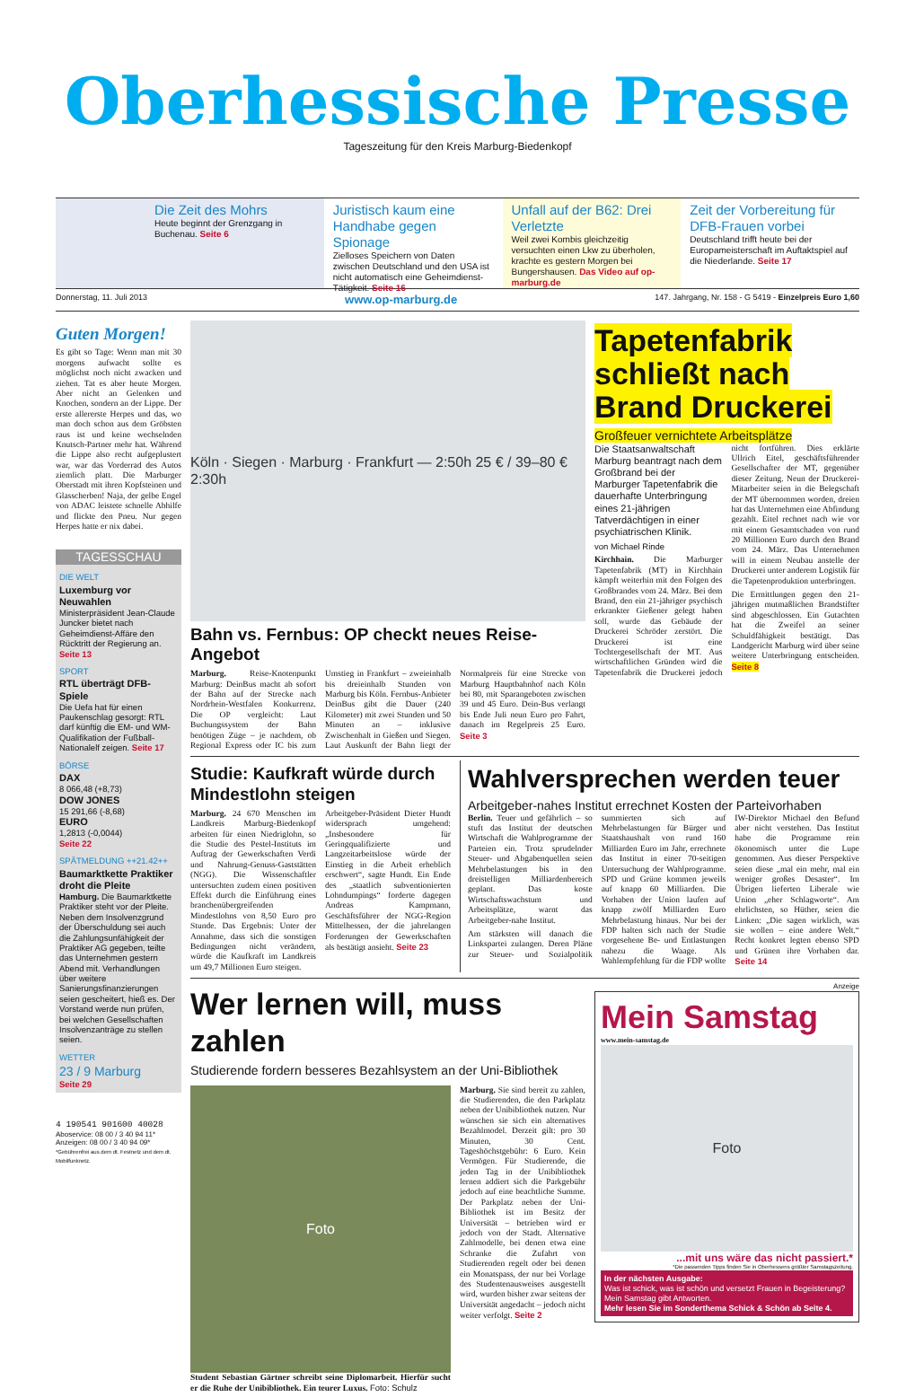Oberhessische Presse
Tageszeitung für den Kreis Marburg-Biedenkopf
Die Zeit des Mohrs
Heute beginnt der Grenzgang in Buchenau. Seite 6
Juristisch kaum eine Handhabe gegen Spionage
Zielloses Speichern von Daten zwischen Deutschland und den USA ist nicht automatisch eine Geheimdienst-Tätigkeit. Seite 16
Unfall auf der B62: Drei Verletzte
Weil zwei Kombis gleichzeitig versuchten einen Lkw zu überholen, krachte es gestern Morgen bei Bungershausen. Das Video auf op-marburg.de
Zeit der Vorbereitung für DFB-Frauen vorbei
Deutschland trifft heute bei der Europameisterschaft im Auftaktspiel auf die Niederlande. Seite 17
Donnerstag, 11. Juli 2013 www.op-marburg.de 147. Jahrgang, Nr. 158 - G 5419 - Einzelpreis Euro 1,60
Guten Morgen!
Es gibt so Tage: Wenn man mit 30 morgens aufwacht sollte es möglichst noch nicht zwacken und ziehen. Tat es aber heute Morgen. Aber nicht an Gelenken und Knochen, sondern an der Lippe. Der erste allererste Herpes und das, wo man doch schon aus dem Gröbsten raus ist und keine wechselnden Knutsch-Partner mehr hat. Während die Lippe also recht aufgeplustert war, war das Vorderrad des Autos ziemlich platt. Die Marburger Oberstadt mit ihren Kopfsteinen und Glasscherben! Naja, der gelbe Engel von ADAC leistete schnelle Abhilfe und flickte den Pneu. Nur gegen Herpes hatte er nix dabei.
TAGESSCHAU
DIE WELT
Luxemburg vor Neuwahlen
Ministerpräsident Jean-Claude Juncker bietet nach Geheimdienst-Affäre den Rücktritt der Regierung an. Seite 13
SPORT
RTL überträgt DFB-Spiele
Die Uefa hat für einen Paukenschlag gesorgt: RTL darf künftig die EM- und WM-Qualifikation der Fußball-Nationalelf zeigen. Seite 17
BÖRSE
DAX
8 066,48 (+8,73)
DOW JONES
15 291,66 (-8,68)
EURO
1,2813 (-0,0044)
Seite 22
SPÄTMELDUNG ++21.42++
Baumarktkette Praktiker droht die Pleite
Hamburg. Die Baumarktkette Praktiker steht vor der Pleite. Neben dem Insolvenzgrund der Überschuldung sei auch die Zahlungsunfähigkeit der Praktiker AG gegeben, teilte das Unternehmen gestern Abend mit. Verhandlungen über weitere Sanierungsfinanzierungen seien gescheitert, hieß es. Der Vorstand werde nun prüfen, bei welchen Gesellschaften Insolvenzanträge zu stellen seien.
WETTER
23 / 9 Marburg
Seite 29
4 190541 901600 40028
Aboservice: 08 00 / 3 40 94 11*
Anzeigen: 08 00 / 3 40 94 09*
*Gebührenfrei aus dem dt. Festnetz und dem dt. Mobilfunknetz.
Köln · Siegen · Marburg · Frankfurt — 2:50h 25 € / 39–80 € 2:30h
Bahn vs. Fernbus: OP checkt neues Reise-Angebot
Marburg. Reise-Knotenpunkt Marburg: DeinBus macht ab sofort der Bahn auf der Strecke nach Nordrhein-Westfalen Konkurrenz. Die OP vergleicht: Laut Buchungssystem der Bahn benötigen Züge – je nachdem, ob Regional Express oder IC bis zum Umstieg in Frankfurt – zweieinhalb bis dreieinhalb Stunden von Marburg bis Köln. Fernbus-Anbieter DeinBus gibt die Dauer (240 Kilometer) mit zwei Stunden und 50 Minuten an – inklusive Zwischenhalt in Gießen und Siegen. Laut Auskunft der Bahn liegt der Normalpreis für eine Strecke von Marburg Hauptbahnhof nach Köln bei 80, mit Sparangeboten zwischen 39 und 45 Euro. Dein-Bus verlangt bis Ende Juli neun Euro pro Fahrt, danach im Regelpreis 25 Euro. Seite 3
Tapetenfabrik schließt nach Brand Druckerei
Großfeuer vernichtete Arbeitsplätze
Die Staatsanwaltschaft Marburg beantragt nach dem Großbrand bei der Marburger Tapetenfabrik die dauerhafte Unterbringung eines 21-jährigen Tatverdächtigen in einer psychiatrischen Klinik.
von Michael Rinde
Kirchhain. Die Marburger Tapetenfabrik (MT) in Kirchhain kämpft weiterhin mit den Folgen des Großbrandes vom 24. März. Bei dem Brand, den ein 21-jähriger psychisch erkrankter Gießener gelegt haben soll, wurde das Gebäude der Druckerei Schröder zerstört. Die Druckerei ist eine Tochtergesellschaft der MT. Aus wirtschaftlichen Gründen wird die Tapetenfabrik die Druckerei jedoch nicht fortführen. Dies erklärte Ullrich Eitel, geschäftsführender Gesellschafter der MT, gegenüber dieser Zeitung. Neun der Druckerei-Mitarbeiter seien in die Belegschaft der MT übernommen worden, dreien hat das Unternehmen eine Abfindung gezahlt. Eitel rechnet nach wie vor mit einem Gesamtschaden von rund 20 Millionen Euro durch den Brand vom 24. März. Das Unternehmen will in einem Neubau anstelle der Druckerei unter anderem Logistik für die Tapetenproduktion unterbringen.
Die Ermittlungen gegen den 21-jährigen mutmaßlichen Brandstifter sind abgeschlossen. Ein Gutachten hat die Zweifel an seiner Schuldfähigkeit bestätigt. Das Landgericht Marburg wird über seine weitere Unterbringung entscheiden. Seite 8
Studie: Kaufkraft würde durch Mindestlohn steigen
Marburg. 24 670 Menschen im Landkreis Marburg-Biedenkopf arbeiten für einen Niedriglohn, so die Studie des Pestel-Instituts im Auftrag der Gewerkschaften Verdi und Nahrung-Genuss-Gaststätten (NGG). Die Wissenschaftler untersuchten zudem einen positiven Effekt durch die Einführung eines branchenübergreifenden Mindestlohns von 8,50 Euro pro Stunde. Das Ergebnis: Unter der Annahme, dass sich die sonstigen Bedingungen nicht verändern, würde die Kaufkraft im Landkreis um 49,7 Millionen Euro steigen.
Arbeitgeber-Präsident Dieter Hundt widersprach umgehend: „Insbesondere für Geringqualifizierte und Langzeitarbeitslose würde der Einstieg in die Arbeit erheblich erschwert“, sagte Hundt. Ein Ende des „staatlich subventionierten Lohndumpings“ forderte dagegen Andreas Kampmann, Geschäftsführer der NGG-Region Mittelhessen, der die jahrelangen Forderungen der Gewerkschaften als bestätigt ansieht. Seite 23
Wahlversprechen werden teuer
Arbeitgeber-nahes Institut errechnet Kosten der Parteivorhaben
Berlin. Teuer und gefährlich – so stuft das Institut der deutschen Wirtschaft die Wahlprogramme der Parteien ein. Trotz sprudelnder Steuer- und Abgabenquellen seien Mehrbelastungen bis in den dreistelligen Milliardenbereich geplant. Das koste Wirtschaftswachstum und Arbeitsplätze, warnt das Arbeitgeber-nahe Institut.
Am stärksten will danach die Linkspartei zulangen. Deren Pläne zur Steuer- und Sozialpolitik summierten sich auf Mehrbelastungen für Bürger und Staatshaushalt von rund 160 Milliarden Euro im Jahr, errechnete das Institut in einer 70-seitigen Untersuchung der Wahlprogramme. SPD und Grüne kommen jeweils auf knapp 60 Milliarden. Die Vorhaben der Union laufen auf knapp zwölf Milliarden Euro Mehrbelastung hinaus. Nur bei der FDP halten sich nach der Studie vorgesehene Be- und Entlastungen nahezu die Waage. Als Wahlempfehlung für die FDP wollte IW-Direktor Michael den Befund aber nicht verstehen. Das Institut habe die Programme rein ökonomisch unter die Lupe genommen. Aus dieser Perspektive seien diese „mal ein mehr, mal ein weniger großes Desaster“. Im Übrigen lieferten Liberale wie Union „eher Schlagworte“. Am ehrlichsten, so Hüther, seien die Linken: „Die sagen wirklich, was sie wollen – eine andere Welt.“ Recht konkret legten ebenso SPD und Grünen ihre Vorhaben dar. Seite 14
Wer lernen will, muss zahlen
Studierende fordern besseres Bezahlsystem an der Uni-Bibliothek
Foto
Student Sebastian Gärtner schreibt seine Diplomarbeit. Hierfür sucht er die Ruhe der Unibibliothek. Ein teurer Luxus. Foto: Schulz
Marburg. Sie sind bereit zu zahlen, die Studierenden, die den Parkplatz neben der Unibibliothek nutzen. Nur wünschen sie sich ein alternatives Bezahlmodel. Derzeit gilt: pro 30 Minuten, 30 Cent. Tageshöchstgebühr: 6 Euro. Kein Vermögen. Für Studierende, die jeden Tag in der Unibibliothek lernen addiert sich die Parkgebühr jedoch auf eine beachtliche Summe. Der Parkplatz neben der Uni-Bibliothek ist im Besitz der Universität – betrieben wird er jedoch von der Stadt. Alternative Zahlmodelle, bei denen etwa eine Schranke die Zufahrt von Studierenden regelt oder bei denen ein Monatspass, der nur bei Vorlage des Studentenausweises ausgestellt wird, wurden bisher zwar seitens der Universität angedacht – jedoch nicht weiter verfolgt. Seite 2
Anzeige
Mein Samstag
www.mein-samstag.de
Foto
...mit uns wäre das nicht passiert.*
*Die passenden Tipps finden Sie in Oberhessens größter Samstagszeitung.
In der nächsten Ausgabe:
Was ist schick, was ist schön und versetzt Frauen in Begeisterung? Mein Samstag gibt Antworten.
Mehr lesen Sie im Sonderthema Schick & Schön ab Seite 4.